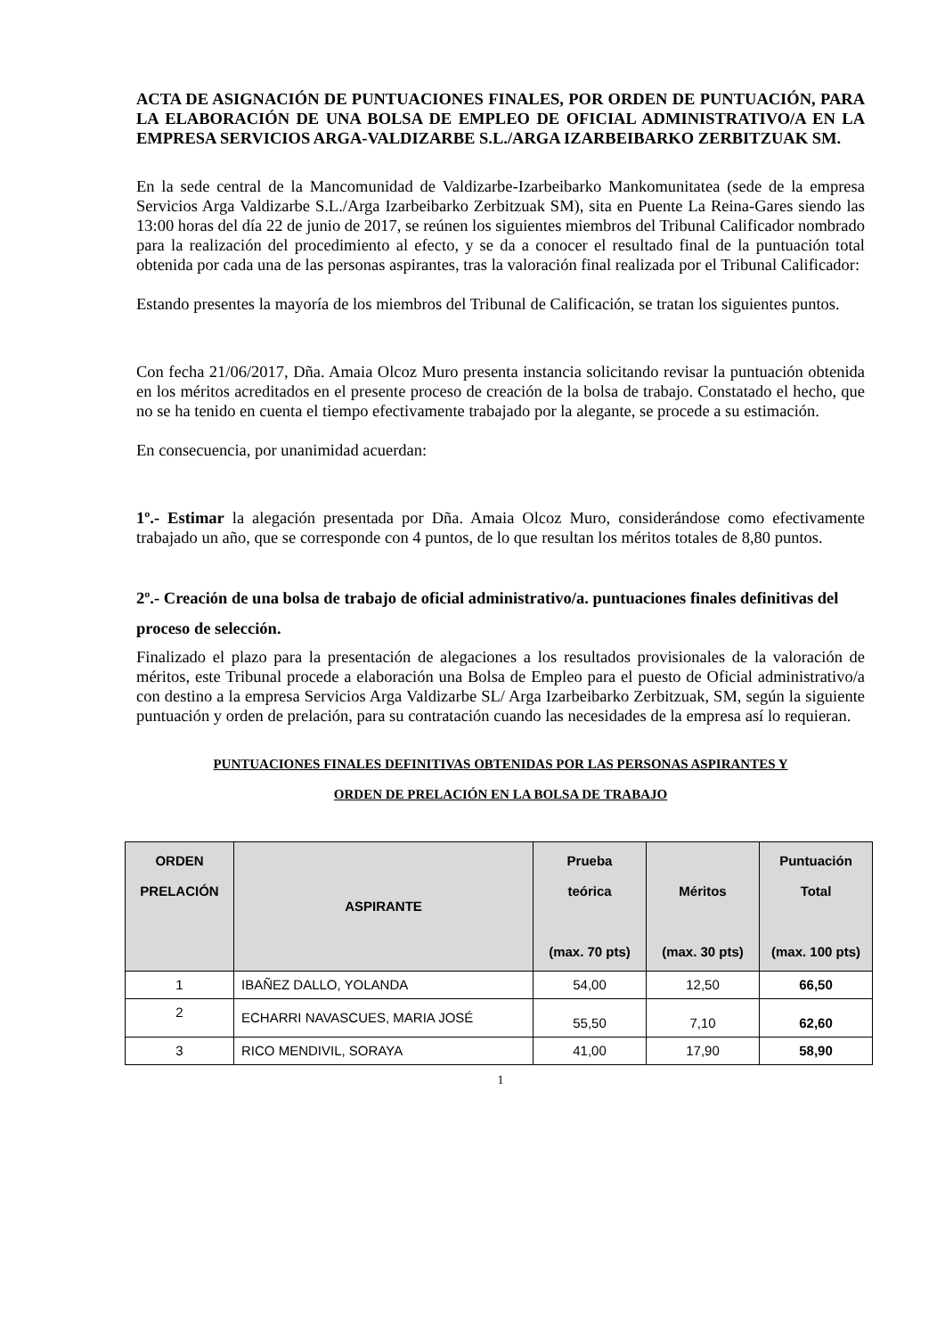ACTA DE ASIGNACIÓN DE PUNTUACIONES FINALES, POR ORDEN DE PUNTUACIÓN, PARA LA ELABORACIÓN DE UNA BOLSA DE EMPLEO DE OFICIAL ADMINISTRATIVO/A EN LA EMPRESA SERVICIOS ARGA-VALDIZARBE S.L./ARGA IZARBEIBARKO ZERBITZUAK SM.
En la sede central de la Mancomunidad de Valdizarbe-Izarbeibarko Mankomunitatea (sede de la empresa Servicios Arga Valdizarbe S.L./Arga Izarbeibarko Zerbitzuak SM), sita en Puente La Reina-Gares siendo las 13:00 horas del día 22 de junio de 2017, se reúnen los siguientes miembros del Tribunal Calificador nombrado para la realización del procedimiento al efecto, y se da a conocer el resultado final de la puntuación total obtenida por cada una de las personas aspirantes, tras la valoración final realizada por el Tribunal Calificador:
Estando presentes la mayoría de los miembros del Tribunal de Calificación, se tratan los siguientes puntos.
Con fecha 21/06/2017, Dña. Amaia Olcoz Muro presenta instancia solicitando revisar la puntuación obtenida en los méritos acreditados en el presente proceso de creación de la bolsa de trabajo. Constatado el hecho, que no se ha tenido en cuenta el tiempo efectivamente trabajado por la alegante, se procede a su estimación.
En consecuencia, por unanimidad acuerdan:
1º.- Estimar la alegación presentada por Dña. Amaia Olcoz Muro, considerándose como efectivamente trabajado un año, que se corresponde con 4 puntos, de lo que resultan los méritos totales de 8,80 puntos.
2º.- Creación de una bolsa de trabajo de oficial administrativo/a. puntuaciones finales definitivas del proceso de selección.
Finalizado el plazo para la presentación de alegaciones a los resultados provisionales de la valoración de méritos, este Tribunal procede a elaboración una Bolsa de Empleo para el puesto de Oficial administrativo/a con destino a la empresa Servicios Arga Valdizarbe SL/ Arga Izarbeibarko Zerbitzuak, SM, según la siguiente puntuación y orden de prelación, para su contratación cuando las necesidades de la empresa así lo requieran.
PUNTUACIONES FINALES DEFINITIVAS OBTENIDAS POR LAS PERSONAS ASPIRANTES Y
ORDEN DE PRELACIÓN EN LA BOLSA DE TRABAJO
| ORDEN PRELACIÓN | ASPIRANTE | Prueba teórica (max. 70 pts) | Méritos (max. 30 pts) | Puntuación Total (max. 100 pts) |
| --- | --- | --- | --- | --- |
| 1 | IBAÑEZ DALLO, YOLANDA | 54,00 | 12,50 | 66,50 |
| 2 | ECHARRI NAVASCUES, MARIA JOSÉ | 55,50 | 7,10 | 62,60 |
| 3 | RICO MENDIVIL, SORAYA | 41,00 | 17,90 | 58,90 |
1